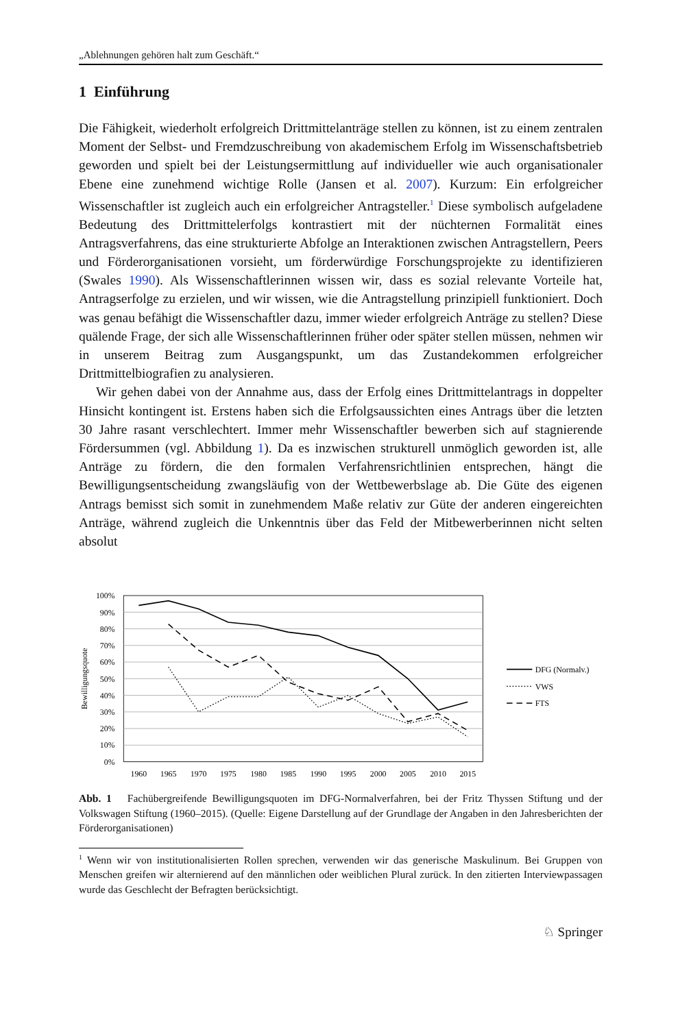„Ablehnungen gehören halt zum Geschäft.“
1 Einführung
Die Fähigkeit, wiederholt erfolgreich Drittmittelanträge stellen zu können, ist zu einem zentralen Moment der Selbst- und Fremdzuschreibung von akademischem Erfolg im Wissenschaftsbetrieb geworden und spielt bei der Leistungsermittlung auf individueller wie auch organisationaler Ebene eine zunehmend wichtige Rolle (Jansen et al. 2007). Kurzum: Ein erfolgreicher Wissenschaftler ist zugleich auch ein erfolgreicher Antragsteller.<sup>1</sup> Diese symbolisch aufgeladene Bedeutung des Drittmittelerfolgs kontrastiert mit der nüchternen Formalität eines Antragsverfahrens, das eine strukturierte Abfolge an Interaktionen zwischen Antragstellern, Peers und Förderorganisationen vorsieht, um förderwürdige Forschungsprojekte zu identifizieren (Swales 1990). Als Wissenschaftlerinnen wissen wir, dass es sozial relevante Vorteile hat, Antragserfolge zu erzielen, und wir wissen, wie die Antragstellung prinzipiell funktioniert. Doch was genau befähigt die Wissenschaftler dazu, immer wieder erfolgreich Anträge zu stellen? Diese quälende Frage, der sich alle Wissenschaftlerinnen früher oder später stellen müssen, nehmen wir in unserem Beitrag zum Ausgangspunkt, um das Zustandekommen erfolgreicher Drittmittelbiografien zu analysieren.
Wir gehen dabei von der Annahme aus, dass der Erfolg eines Drittmittelantrags in doppelter Hinsicht kontingent ist. Erstens haben sich die Erfolgsaussichten eines Antrags über die letzten 30 Jahre rasant verschlechtert. Immer mehr Wissenschaftler bewerben sich auf stagnierende Fördersummen (vgl. Abbildung 1). Da es inzwischen strukturell unmöglich geworden ist, alle Anträge zu fördern, die den formalen Verfahrensrichtlinien entsprechen, hängt die Bewilligungsentscheidung zwangsläufig von der Wettbewerbslage ab. Die Güte des eigenen Antrags bemisst sich somit in zunehmendem Maße relativ zur Güte der anderen eingereichten Anträge, während zugleich die Unkenntnis über das Feld der Mitbewerberinnen nicht selten absolut
100%
90%
80%
70%
60%
50%
40%
30%
20%
10%
0%
1960
1965
1970
1975
1980
1985
1990
1995
2000
2005
2010
2015
Bewilligungsquote
DFG (Normalv.)
VWS
FTS
Abb. 1 Fachübergreifende Bewilligungsquoten im DFG-Normalverfahren, bei der Fritz Thyssen Stiftung und der Volkswagen Stiftung (1960–2015). (Quelle: Eigene Darstellung auf der Grundlage der Angaben in den Jahresberichten der Förderorganisationen)
<sup>1</sup> Wenn wir von institutionalisierten Rollen sprechen, verwenden wir das generische Maskulinum. Bei Gruppen von Menschen greifen wir alternierend auf den männlichen oder weiblichen Plural zurück. In den zitierten Interviewpassagen wurde das Geschlecht der Befragten berücksichtigt.
♘ Springer